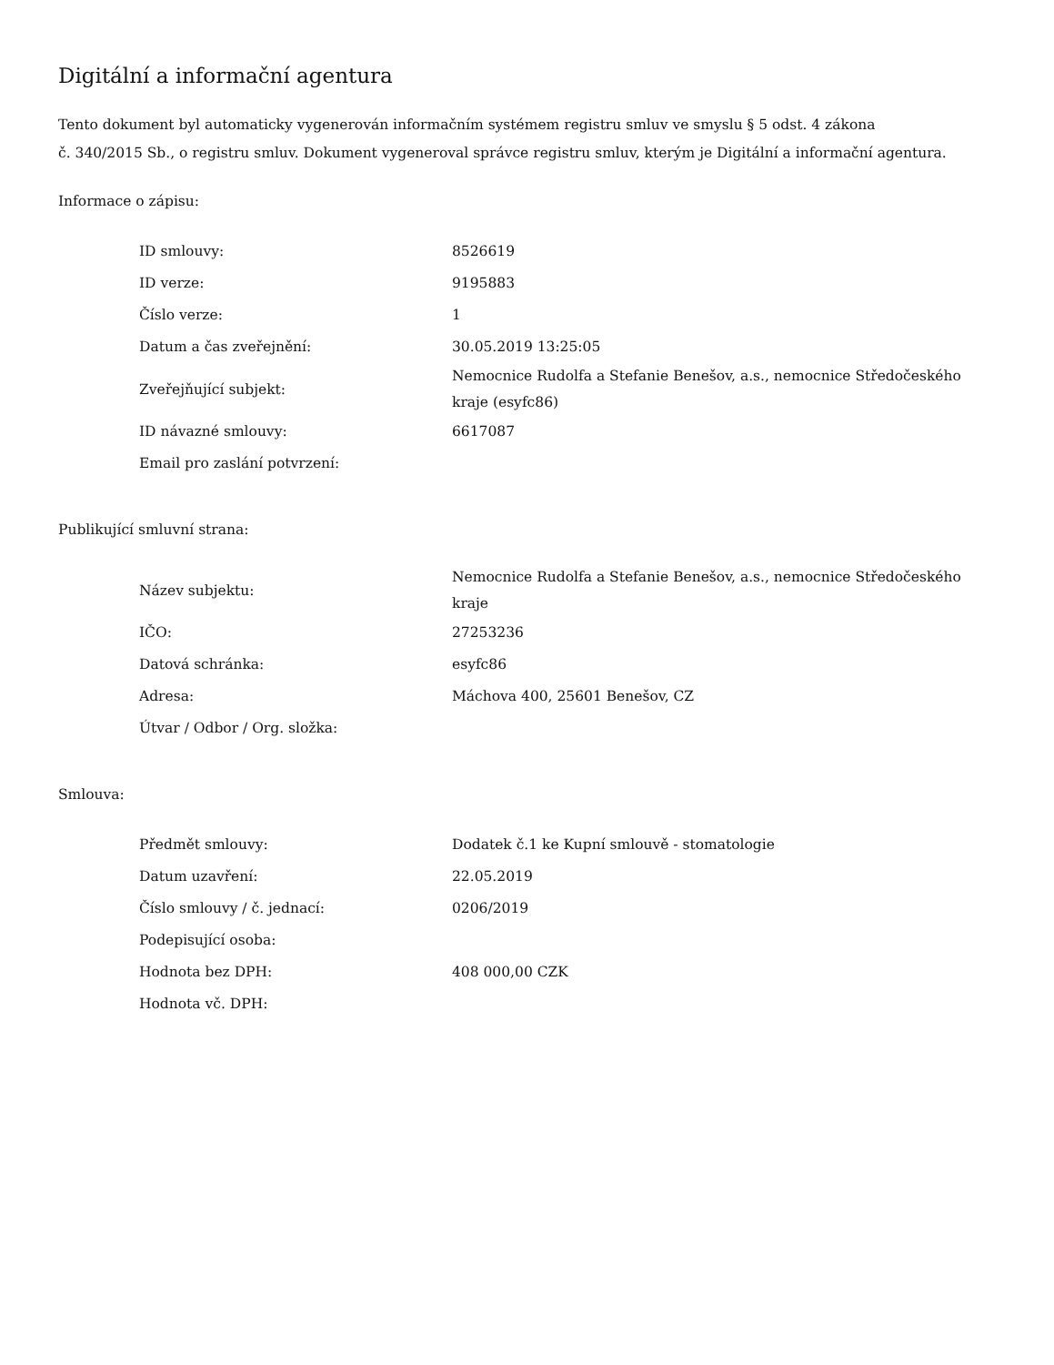Digitální a informační agentura
Tento dokument byl automaticky vygenerován informačním systémem registru smluv ve smyslu § 5 odst. 4 zákona
č. 340/2015 Sb., o registru smluv. Dokument vygeneroval správce registru smluv, kterým je Digitální a informační agentura.
Informace o zápisu:
| ID smlouvy: | 8526619 |
| ID verze: | 9195883 |
| Číslo verze: | 1 |
| Datum a čas zveřejnění: | 30.05.2019 13:25:05 |
| Zveřejňující subjekt: | Nemocnice Rudolfa a Stefanie Benešov, a.s., nemocnice Středočeského kraje (esyfc86) |
| ID návazné smlouvy: | 6617087 |
| Email pro zaslání potvrzení: | |
Publikující smluvní strana:
| Název subjektu: | Nemocnice Rudolfa a Stefanie Benešov, a.s., nemocnice Středočeského kraje |
| IČO: | 27253236 |
| Datová schránka: | esyfc86 |
| Adresa: | Máchova 400, 25601 Benešov, CZ |
| Útvar / Odbor / Org. složka: | |
Smlouva:
| Předmět smlouvy: | Dodatek č.1 ke Kupní smlouvě - stomatologie |
| Datum uzavření: | 22.05.2019 |
| Číslo smlouvy / č. jednací: | 0206/2019 |
| Podepisující osoba: | |
| Hodnota bez DPH: | 408 000,00 CZK |
| Hodnota vč. DPH: | |